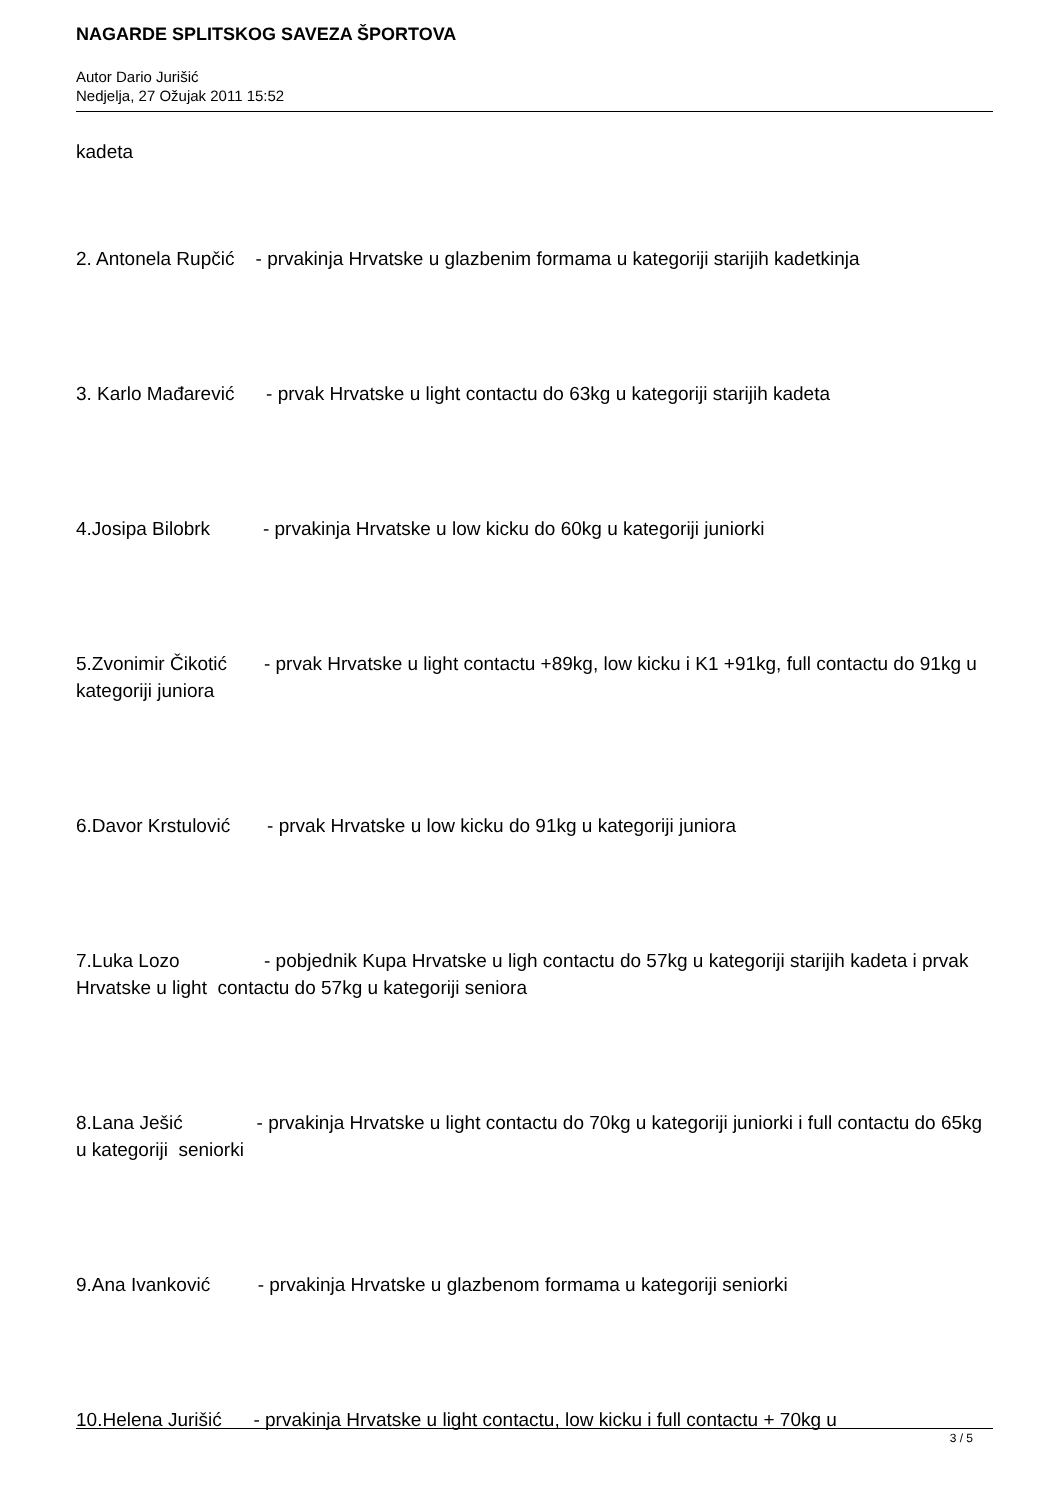NAGARDE SPLITSKOG SAVEZA ŠPORTOVA
Autor Dario Jurišić
Nedjelja, 27 Ožujak 2011 15:52
kadeta
2. Antonela Rupčić - prvakinja Hrvatske u glazbenim formama u kategoriji starijih kadetkinja
3. Karlo Mađarević - prvak Hrvatske u light contactu do 63kg u kategoriji starijih kadeta
4.Josipa Bilobrk - prvakinja Hrvatske u low kicku do 60kg u kategoriji juniorki
5.Zvonimir Čikotić - prvak Hrvatske u light contactu +89kg, low kicku i K1 +91kg, full contactu do 91kg u kategoriji juniora
6.Davor Krstulović - prvak Hrvatske u low kicku do 91kg u kategoriji juniora
7.Luka Lozo - pobjednik Kupa Hrvatske u ligh contactu do 57kg u kategoriji starijih kadeta i prvak Hrvatske u light contactu do 57kg u kategoriji seniora
8.Lana Ješić - prvakinja Hrvatske u light contactu do 70kg u kategoriji juniorki i full contactu do 65kg u kategoriji seniorki
9.Ana Ivanković - prvakinja Hrvatske u glazbenom formama u kategoriji seniorki
10.Helena Jurišić - prvakinja Hrvatske u light contactu, low kicku i full contactu + 70kg u
3 / 5